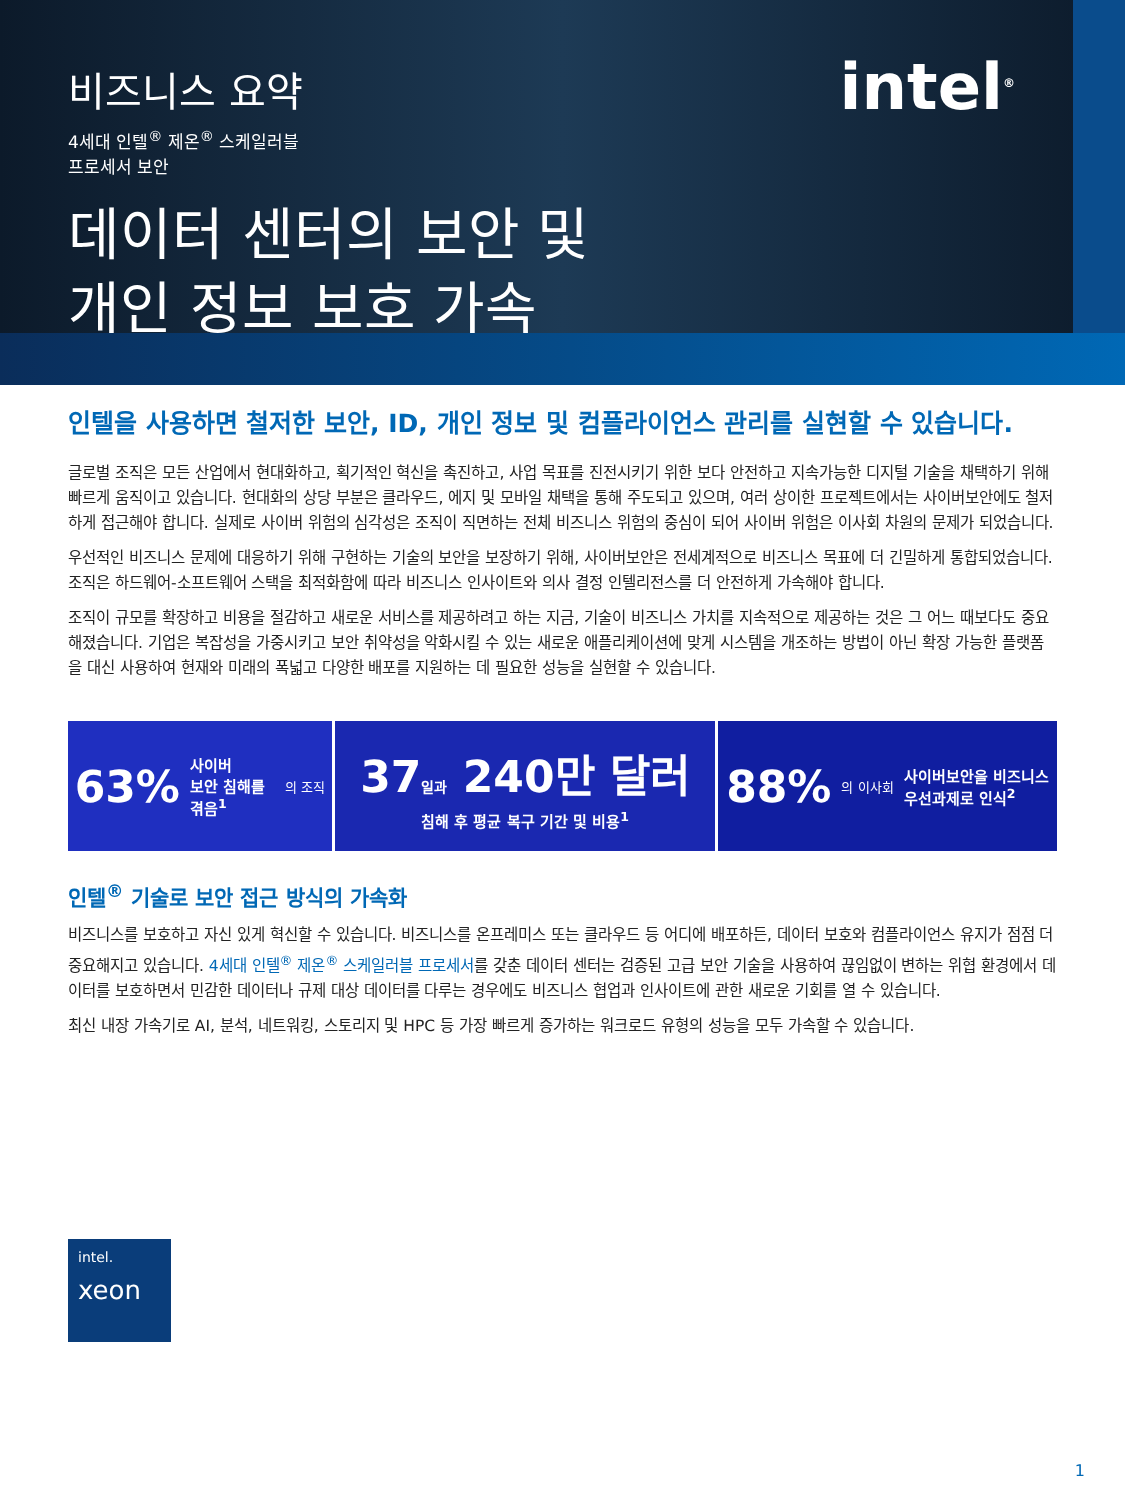intel<sup>®</sup>
비즈니스 요약
4세대 인텔<sup>®</sup> 제온<sup>®</sup> 스케일러블
프로세서 보안
데이터 센터의 보안 및
개인 정보 보호 가속
인텔을 사용하면 철저한 보안, ID, 개인 정보 및 컴플라이언스 관리를 실현할 수 있습니다.
글로벌 조직은 모든 산업에서 현대화하고, 획기적인 혁신을 촉진하고, 사업 목표를 진전시키기 위한 보다 안전하고 지속가능한 디지털 기술을 채택하기 위해 빠르게 움직이고 있습니다. 현대화의 상당 부분은 클라우드, 에지 및 모바일 채택을 통해 주도되고 있으며, 여러 상이한 프로젝트에서는 사이버보안에도 철저하게 접근해야 합니다. 실제로 사이버 위험의 심각성은 조직이 직면하는 전체 비즈니스 위험의 중심이 되어 사이버 위험은 이사회 차원의 문제가 되었습니다.
우선적인 비즈니스 문제에 대응하기 위해 구현하는 기술의 보안을 보장하기 위해, 사이버보안은 전세계적으로 비즈니스 목표에 더 긴밀하게 통합되었습니다. 조직은 하드웨어-소프트웨어 스택을 최적화함에 따라 비즈니스 인사이트와 의사 결정 인텔리전스를 더 안전하게 가속해야 합니다.
조직이 규모를 확장하고 비용을 절감하고 새로운 서비스를 제공하려고 하는 지금, 기술이 비즈니스 가치를 지속적으로 제공하는 것은 그 어느 때보다도 중요해졌습니다. 기업은 복잡성을 가중시키고 보안 취약성을 악화시킬 수 있는 새로운 애플리케이션에 맞게 시스템을 개조하는 방법이 아닌 확장 가능한 플랫폼을 대신 사용하여 현재와 미래의 폭넓고 다양한 배포를 지원하는 데 필요한 성능을 실현할 수 있습니다.
63% 사이버
보안 침해를
겪음<sup>1</sup>
의 조직
37일과 240만 달러
침해 후 평균 복구 기간 및 비용<sup>1</sup>
88% 의 이사회 사이버보안을 비즈니스
우선과제로 인식<sup>2</sup>
인텔<sup>®</sup> 기술로 보안 접근 방식의 가속화
비즈니스를 보호하고 자신 있게 혁신할 수 있습니다. 비즈니스를 온프레미스 또는 클라우드 등 어디에 배포하든, 데이터 보호와 컴플라이언스 유지가 점점 더 중요해지고 있습니다. 4세대 인텔<sup>®</sup> 제온<sup>®</sup> 스케일러블 프로세서를 갖춘 데이터 센터는 검증된 고급 보안 기술을 사용하여 끊임없이 변하는 위협 환경에서 데이터를 보호하면서 민감한 데이터나 규제 대상 데이터를 다루는 경우에도 비즈니스 협업과 인사이트에 관한 새로운 기회를 열 수 있습니다.
최신 내장 가속기로 AI, 분석, 네트워킹, 스토리지 및 HPC 등 가장 빠르게 증가하는 워크로드 유형의 성능을 모두 가속할 수 있습니다.
intel.
xeon
1